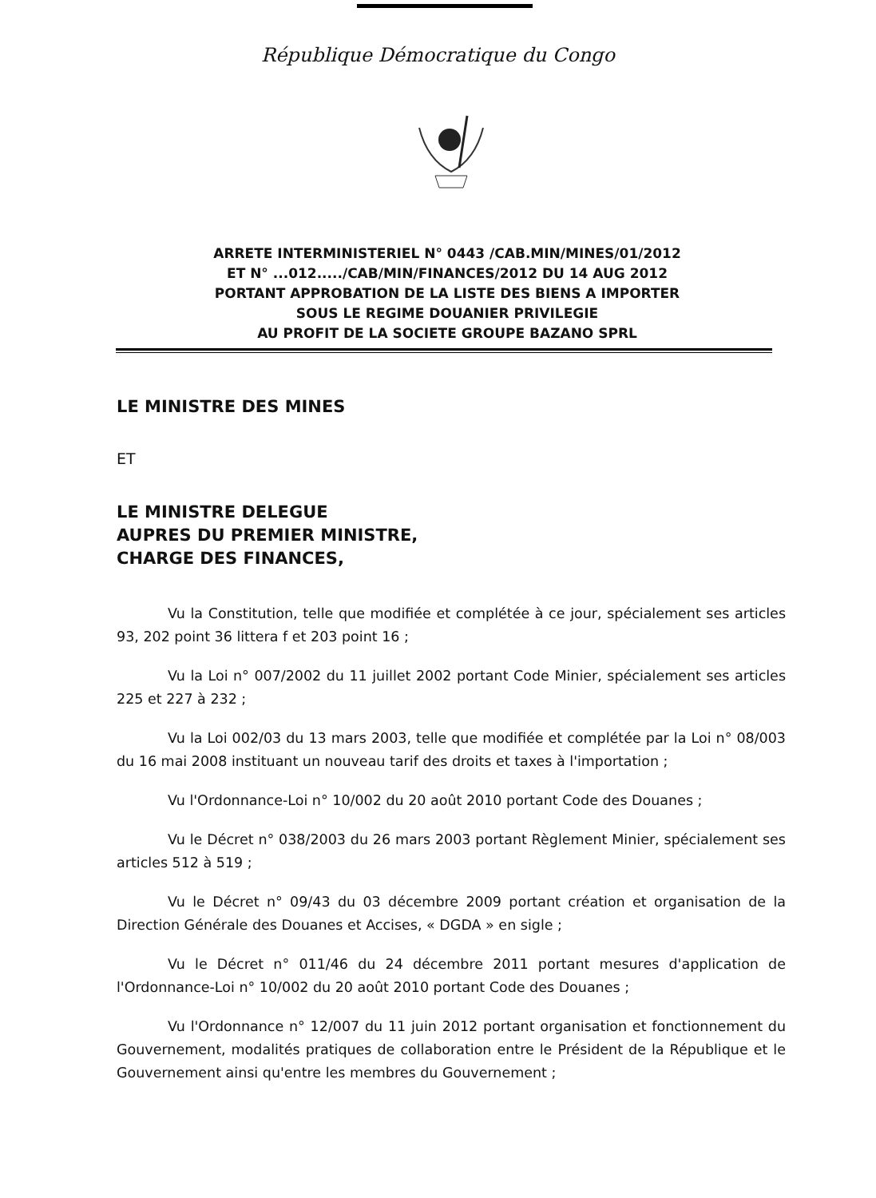République Démocratique du Congo
ARRETE INTERMINISTERIEL N° 0443 /CAB.MIN/MINES/01/2012
ET N° ...012...../CAB/MIN/FINANCES/2012 DU 14 AUG 2012
PORTANT APPROBATION DE LA LISTE DES BIENS A IMPORTER
SOUS LE REGIME DOUANIER PRIVILEGIE
AU PROFIT DE LA SOCIETE GROUPE BAZANO SPRL
LE MINISTRE DES MINES
ET
LE MINISTRE DELEGUE
AUPRES DU PREMIER MINISTRE,
CHARGE DES FINANCES,
Vu la Constitution, telle que modifiée et complétée à ce jour, spécialement ses articles 93, 202 point 36 littera f et 203 point 16 ;
Vu la Loi n° 007/2002 du 11 juillet 2002 portant Code Minier, spécialement ses articles 225 et 227 à 232 ;
Vu la Loi 002/03 du 13 mars 2003, telle que modifiée et complétée par la Loi n° 08/003 du 16 mai 2008 instituant un nouveau tarif des droits et taxes à l'importation ;
Vu l'Ordonnance-Loi n° 10/002 du 20 août 2010 portant Code des Douanes ;
Vu le Décret n° 038/2003 du 26 mars 2003 portant Règlement Minier, spécialement ses articles 512 à 519 ;
Vu le Décret n° 09/43 du 03 décembre 2009 portant création et organisation de la Direction Générale des Douanes et Accises, « DGDA » en sigle ;
Vu le Décret n° 011/46 du 24 décembre 2011 portant mesures d'application de l'Ordonnance-Loi n° 10/002 du 20 août 2010 portant Code des Douanes ;
Vu l'Ordonnance n° 12/007 du 11 juin 2012 portant organisation et fonctionnement du Gouvernement, modalités pratiques de collaboration entre le Président de la République et le Gouvernement ainsi qu'entre les membres du Gouvernement ;